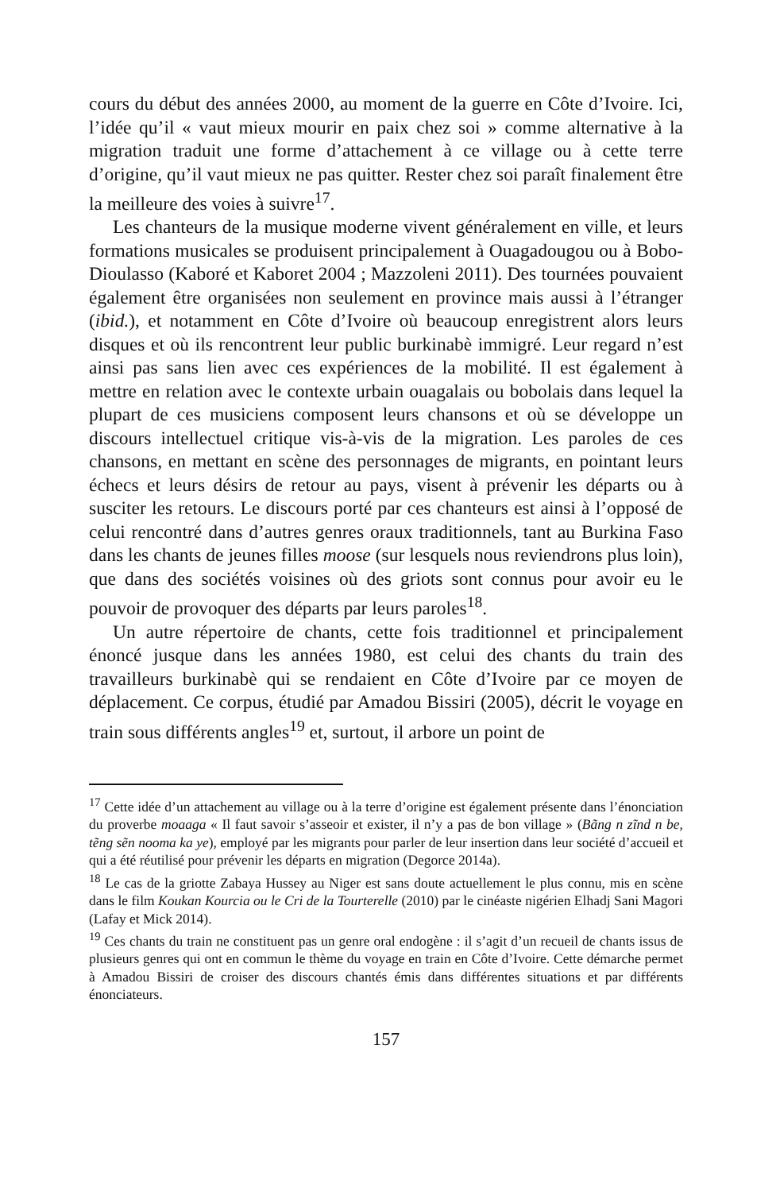cours du début des années 2000, au moment de la guerre en Côte d’Ivoire. Ici, l’idée qu’il « vaut mieux mourir en paix chez soi » comme alternative à la migration traduit une forme d’attachement à ce village ou à cette terre d’origine, qu’il vaut mieux ne pas quitter. Rester chez soi paraît finalement être la meilleure des voies à suivre<sup>17</sup>.
Les chanteurs de la musique moderne vivent généralement en ville, et leurs formations musicales se produisent principalement à Ouagadougou ou à Bobo-Dioulasso (Kaboré et Kaboret 2004 ; Mazzoleni 2011). Des tournées pouvaient également être organisées non seulement en province mais aussi à l’étranger (ibid.), et notamment en Côte d’Ivoire où beaucoup enregistrent alors leurs disques et où ils rencontrent leur public burkinabè immigré. Leur regard n’est ainsi pas sans lien avec ces expériences de la mobilité. Il est également à mettre en relation avec le contexte urbain ouagalais ou bobolais dans lequel la plupart de ces musiciens composent leurs chansons et où se développe un discours intellectuel critique vis-à-vis de la migration. Les paroles de ces chansons, en mettant en scène des personnages de migrants, en pointant leurs échecs et leurs désirs de retour au pays, visent à prévenir les départs ou à susciter les retours. Le discours porté par ces chanteurs est ainsi à l’opposé de celui rencontré dans d’autres genres oraux traditionnels, tant au Burkina Faso dans les chants de jeunes filles moose (sur lesquels nous reviendrons plus loin), que dans des sociétés voisines où des griots sont connus pour avoir eu le pouvoir de provoquer des départs par leurs paroles<sup>18</sup>.
Un autre répertoire de chants, cette fois traditionnel et principalement énoncé jusque dans les années 1980, est celui des chants du train des travailleurs burkinabè qui se rendaient en Côte d’Ivoire par ce moyen de déplacement. Ce corpus, étudié par Amadou Bissiri (2005), décrit le voyage en train sous différents angles<sup>19</sup> et, surtout, il arbore un point de
<sup>17</sup> Cette idée d’un attachement au village ou à la terre d’origine est également présente dans l’énonciation du proverbe moaaga « Il faut savoir s’asseoir et exister, il n’y a pas de bon village » (Bãng n zĩnd n be, tẽng sẽn nooma ka ye), employé par les migrants pour parler de leur insertion dans leur société d’accueil et qui a été réutilisé pour prévenir les départs en migration (Degorce 2014a).
<sup>18</sup> Le cas de la griotte Zabaya Hussey au Niger est sans doute actuellement le plus connu, mis en scène dans le film Koukan Kourcia ou le Cri de la Tourterelle (2010) par le cinéaste nigérien Elhadj Sani Magori (Lafay et Mick 2014).
<sup>19</sup> Ces chants du train ne constituent pas un genre oral endogène : il s’agit d’un recueil de chants issus de plusieurs genres qui ont en commun le thème du voyage en train en Côte d’Ivoire. Cette démarche permet à Amadou Bissiri de croiser des discours chantés émis dans différentes situations et par différents énonciateurs.
157